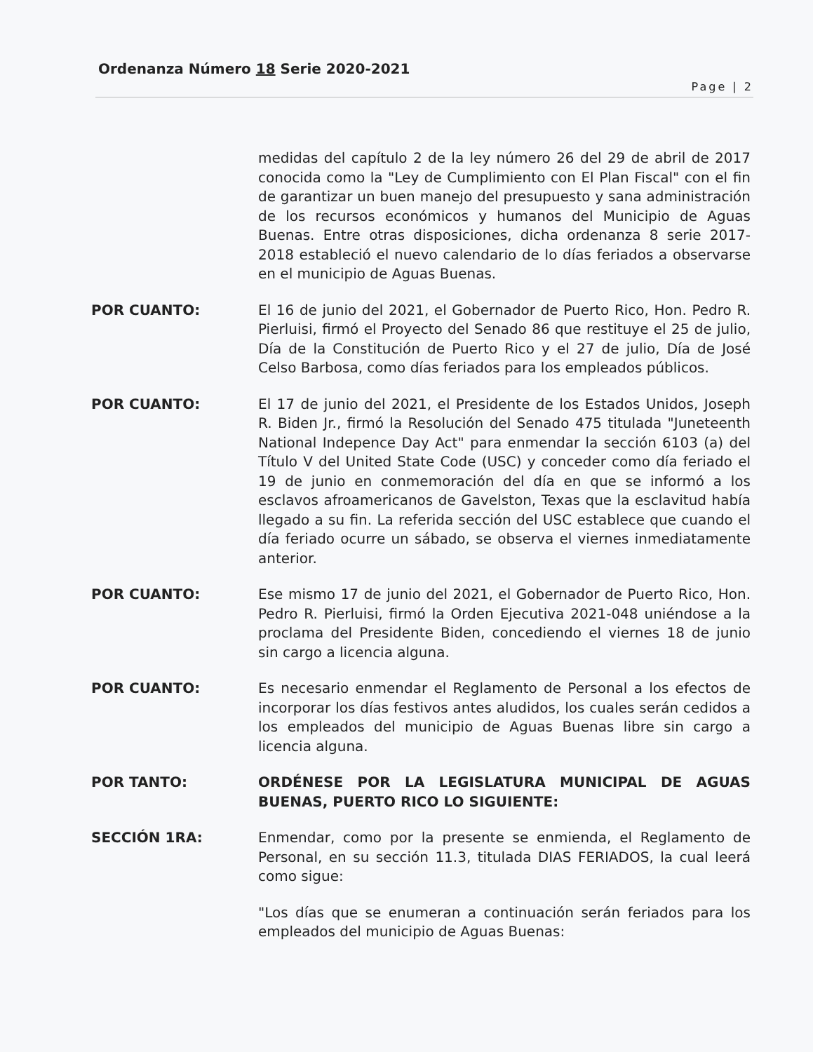Ordenanza Número 18 Serie 2020-2021
Page | 2
medidas del capítulo 2 de la ley número 26 del 29 de abril de 2017 conocida como la "Ley de Cumplimiento con El Plan Fiscal" con el fin de garantizar un buen manejo del presupuesto y sana administración de los recursos económicos y humanos del Municipio de Aguas Buenas. Entre otras disposiciones, dicha ordenanza 8 serie 2017-2018 estableció el nuevo calendario de lo días feriados a observarse en el municipio de Aguas Buenas.
POR CUANTO: El 16 de junio del 2021, el Gobernador de Puerto Rico, Hon. Pedro R. Pierluisi, firmó el Proyecto del Senado 86 que restituye el 25 de julio, Día de la Constitución de Puerto Rico y el 27 de julio, Día de José Celso Barbosa, como días feriados para los empleados públicos.
POR CUANTO: El 17 de junio del 2021, el Presidente de los Estados Unidos, Joseph R. Biden Jr., firmó la Resolución del Senado 475 titulada "Juneteenth National Indepence Day Act" para enmendar la sección 6103 (a) del Título V del United State Code (USC) y conceder como día feriado el 19 de junio en conmemoración del día en que se informó a los esclavos afroamericanos de Gavelston, Texas que la esclavitud había llegado a su fin. La referida sección del USC establece que cuando el día feriado ocurre un sábado, se observa el viernes inmediatamente anterior.
POR CUANTO: Ese mismo 17 de junio del 2021, el Gobernador de Puerto Rico, Hon. Pedro R. Pierluisi, firmó la Orden Ejecutiva 2021-048 uniéndose a la proclama del Presidente Biden, concediendo el viernes 18 de junio sin cargo a licencia alguna.
POR CUANTO: Es necesario enmendar el Reglamento de Personal a los efectos de incorporar los días festivos antes aludidos, los cuales serán cedidos a los empleados del municipio de Aguas Buenas libre sin cargo a licencia alguna.
POR TANTO: ORDÉNESE POR LA LEGISLATURA MUNICIPAL DE AGUAS BUENAS, PUERTO RICO LO SIGUIENTE:
SECCIÓN 1RA: Enmendar, como por la presente se enmienda, el Reglamento de Personal, en su sección 11.3, titulada DIAS FERIADOS, la cual leerá como sigue:
"Los días que se enumeran a continuación serán feriados para los empleados del municipio de Aguas Buenas: